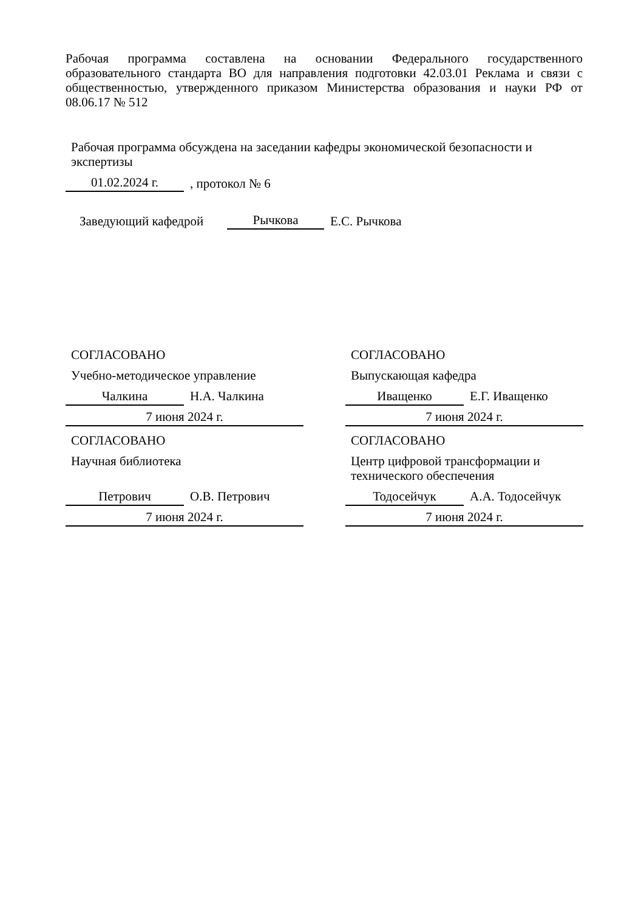Рабочая программа составлена на основании Федерального государственного образовательного стандарта ВО для направления подготовки 42.03.01 Реклама и связи с общественностью, утвержденного приказом Министерства образования и науки РФ от 08.06.17 № 512
Рабочая программа обсуждена на заседании кафедры экономической безопасности и экспертизы
01.02.2024 г.
, протокол № 6
Заведующий кафедрой
Рычкова
Е.С. Рычкова
СОГЛАСОВАНО
Учебно-методическое управление
Чалкина Н.А. Чалкина
7 июня 2024 г.
СОГЛАСОВАНО
Выпускающая кафедра
Иващенко Е.Г. Иващенко
7 июня 2024 г.
СОГЛАСОВАНО
Научная библиотека
Петрович О.В. Петрович
7 июня 2024 г.
СОГЛАСОВАНО
Центр цифровой трансформации и технического обеспечения
Тодосейчук А.А. Тодосейчук
7 июня 2024 г.